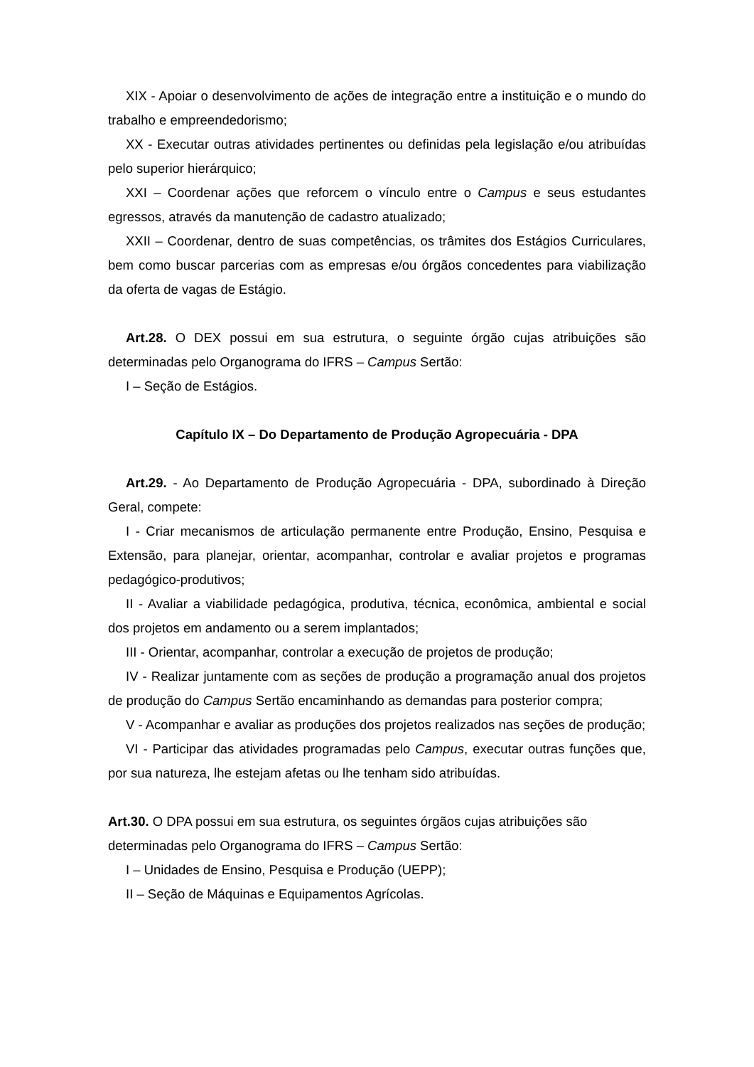XIX - Apoiar o desenvolvimento de ações de integração entre a instituição e o mundo do trabalho e empreendedorismo;
XX - Executar outras atividades pertinentes ou definidas pela legislação e/ou atribuídas pelo superior hierárquico;
XXI – Coordenar ações que reforcem o vínculo entre o Campus e seus estudantes egressos, através da manutenção de cadastro atualizado;
XXII – Coordenar, dentro de suas competências, os trâmites dos Estágios Curriculares, bem como buscar parcerias com as empresas e/ou órgãos concedentes para viabilização da oferta de vagas de Estágio.
Art.28. O DEX possui em sua estrutura, o seguinte órgão cujas atribuições são determinadas pelo Organograma do IFRS – Campus Sertão:
I – Seção de Estágios.
Capítulo IX – Do Departamento de Produção Agropecuária - DPA
Art.29. - Ao Departamento de Produção Agropecuária - DPA, subordinado à Direção Geral, compete:
I - Criar mecanismos de articulação permanente entre Produção, Ensino, Pesquisa e Extensão, para planejar, orientar, acompanhar, controlar e avaliar projetos e programas pedagógico-produtivos;
II - Avaliar a viabilidade pedagógica, produtiva, técnica, econômica, ambiental e social dos projetos em andamento ou a serem implantados;
III - Orientar, acompanhar, controlar a execução de projetos de produção;
IV - Realizar juntamente com as seções de produção a programação anual dos projetos de produção do Campus Sertão encaminhando as demandas para posterior compra;
V - Acompanhar e avaliar as produções dos projetos realizados nas seções de produção;
VI - Participar das atividades programadas pelo Campus, executar outras funções que, por sua natureza, lhe estejam afetas ou lhe tenham sido atribuídas.
Art.30. O DPA possui em sua estrutura, os seguintes órgãos cujas atribuições são determinadas pelo Organograma do IFRS – Campus Sertão:
I – Unidades de Ensino, Pesquisa e Produção (UEPP);
II – Seção de Máquinas e Equipamentos Agrícolas.